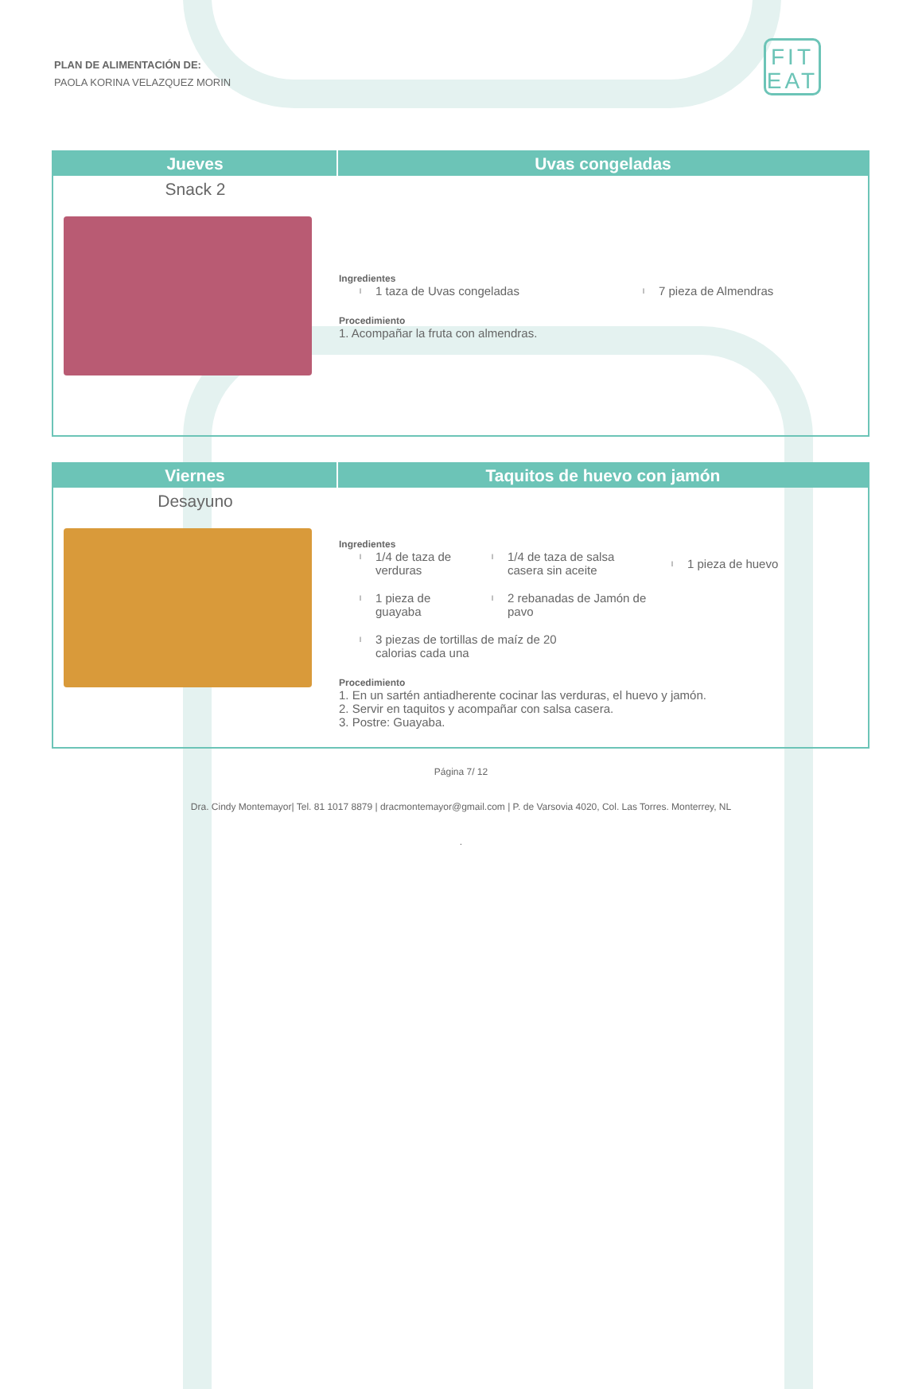PLAN DE ALIMENTACIÓN DE:
PAOLA KORINA VELAZQUEZ MORIN
FIT
EAT
| Jueves | Uvas congeladas |
| --- | --- |
| Snack 2 | Ingredientes l 1 taza de Uvas congeladas l 7 pieza de Almendras Procedimiento 1. Acompañar la fruta con almendras. |
| Viernes | Taquitos de huevo con jamón |
| --- | --- |
| Desayuno | Ingredientes l 1/4 de taza de verduras l 1/4 de taza de salsa casera sin aceite l 1 pieza de huevo l 1 pieza de guayaba l 2 rebanadas de Jamón de pavo l 3 piezas de tortillas de maíz de 20 calorias cada una Procedimiento 1. En un sartén antiadherente cocinar las verduras, el huevo y jamón. 2. Servir en taquitos y acompañar con salsa casera. 3. Postre: Guayaba. |
Página 7/ 12
Dra. Cindy Montemayor| Tel. 81 1017 8879 | dracmontemayor@gmail.com | P. de Varsovia 4020, Col. Las Torres. Monterrey, NL
.